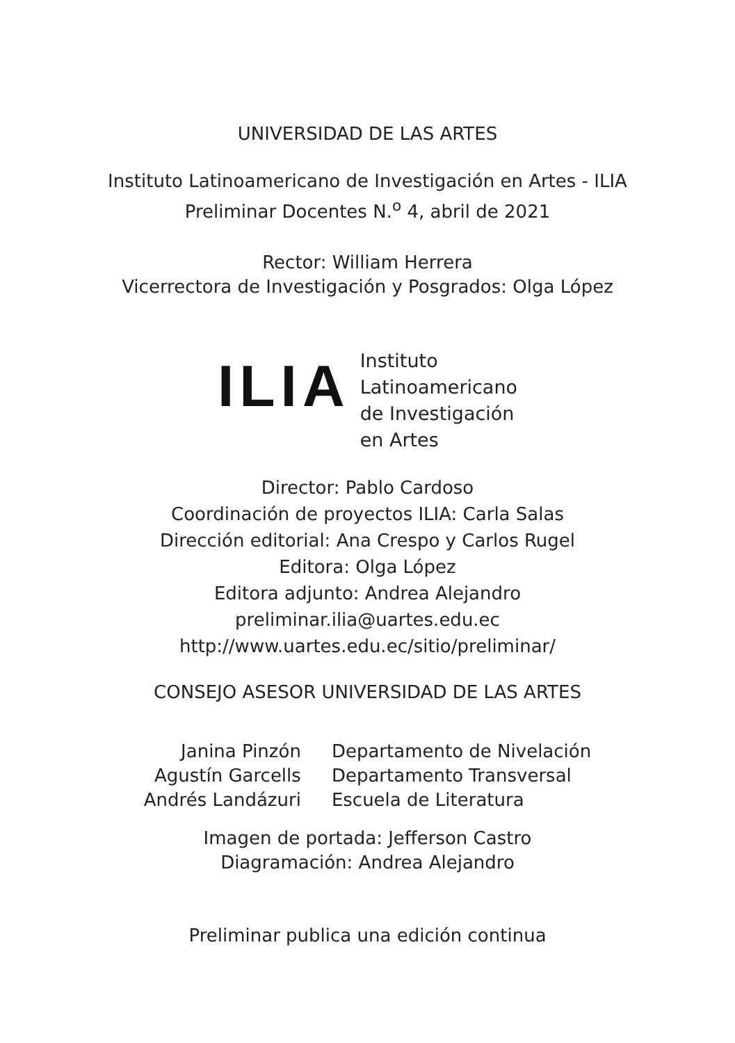UNIVERSIDAD DE LAS ARTES
Instituto Latinoamericano de Investigación en Artes - ILIA
Preliminar Docentes N.<sup>o</sup> 4, abril de 2021
Rector: William Herrera
Vicerrectora de Investigación y Posgrados: Olga López
ILIA
Instituto
Latinoamericano
de Investigación
en Artes
Director: Pablo Cardoso
Coordinación de proyectos ILIA: Carla Salas
Dirección editorial: Ana Crespo y Carlos Rugel
Editora: Olga López
Editora adjunto: Andrea Alejandro
preliminar.ilia@uartes.edu.ec
http://www.uartes.edu.ec/sitio/preliminar/
CONSEJO ASESOR UNIVERSIDAD DE LAS ARTES
| Janina Pinzón | Departamento de Nivelación |
| Agustín Garcells | Departamento Transversal |
| Andrés Landázuri | Escuela de Literatura |
Imagen de portada: Jefferson Castro
Diagramación: Andrea Alejandro
Preliminar publica una edición continua